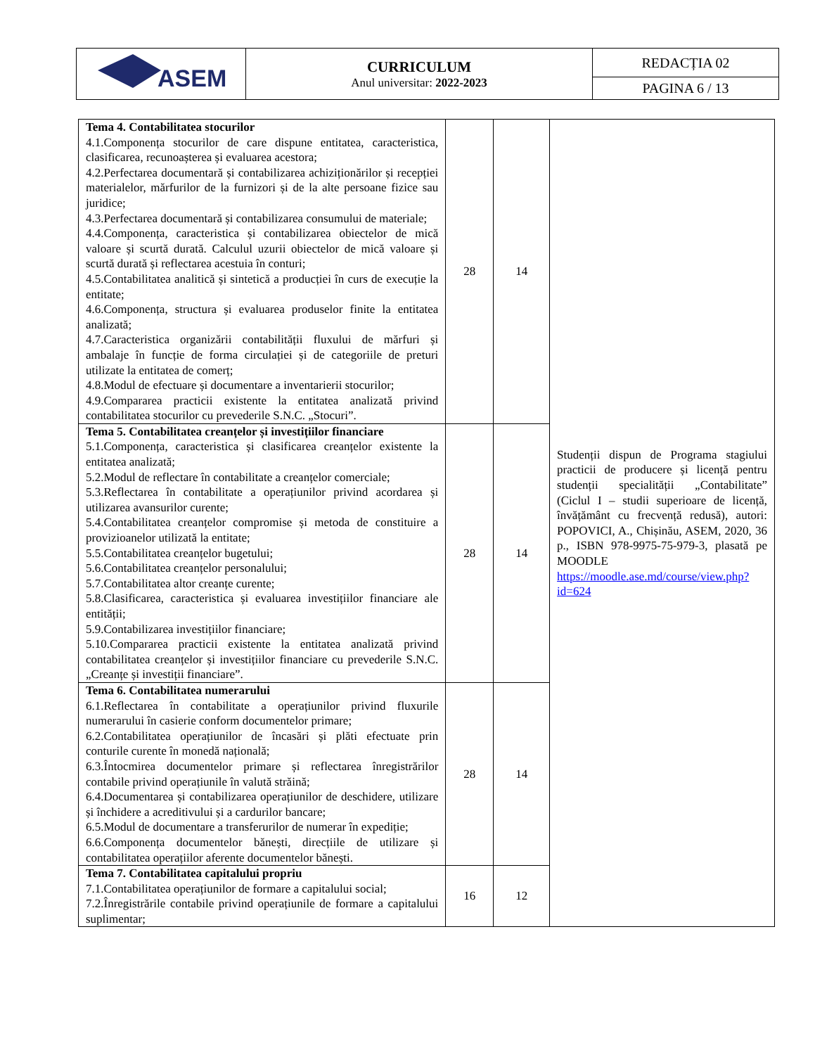| ASEM | CURRICULUM Anul universitar: 2022-2023 | REDACȚIA 02 |
| | | PAGINA 6 / 13 |
| Tema 4. Contabilitatea stocurilor 4.1.Componența stocurilor de care dispune entitatea, caracteristica, clasificarea, recunoașterea și evaluarea acestora; 4.2.Perfectarea documentară și contabilizarea achiziționărilor și recepției materialelor, mărfurilor de la furnizori și de la alte persoane fizice sau juridice; 4.3.Perfectarea documentară și contabilizarea consumului de materiale; 4.4.Componența, caracteristica și contabilizarea obiectelor de mică valoare și scurtă durată. Calculul uzurii obiectelor de mică valoare și scurtă durată și reflectarea acestuia în conturi; 4.5.Contabilitatea analitică și sintetică a producției în curs de execuție la entitate; 4.6.Componența, structura și evaluarea produselor finite la entitatea analizată; 4.7.Caracteristica organizării contabilității fluxului de mărfuri și ambalaje în funcție de forma circulației și de categoriile de preturi utilizate la entitatea de comerț; 4.8.Modul de efectuare și documentare a inventarierii stocurilor; 4.9.Compararea practicii existente la entitatea analizată privind contabilitatea stocurilor cu prevederile S.N.C. „Stocuri”. | 28 | 14 | Studenții dispun de Programa stagiului practicii de producere și licență pentru studenții specialității „Contabilitate” (Ciclul I – studii superioare de licență, învățământ cu frecvență redusă), autori: POPOVICI, A., Chișinău, ASEM, 2020, 36 p., ISBN 978-9975-75-979-3, plasată pe MOODLE https://moodle.ase.md/course/view.php?id=624 |
| Tema 5. Contabilitatea creanțelor și investițiilor financiare 5.1.Componența, caracteristica și clasificarea creanțelor existente la entitatea analizată; 5.2.Modul de reflectare în contabilitate a creanțelor comerciale; 5.3.Reflectarea în contabilitate a operațiunilor privind acordarea și utilizarea avansurilor curente; 5.4.Contabilitatea creanțelor compromise și metoda de constituire a provizioanelor utilizată la entitate; 5.5.Contabilitatea creanțelor bugetului; 5.6.Contabilitatea creanțelor personalului; 5.7.Contabilitatea altor creanțe curente; 5.8.Clasificarea, caracteristica și evaluarea investițiilor financiare ale entității; 5.9.Contabilizarea investițiilor financiare; 5.10.Compararea practicii existente la entitatea analizată privind contabilitatea creanțelor și investițiilor financiare cu prevederile S.N.C. „Creanțe și investiții financiare”. | 28 | 14 | |
| Tema 6. Contabilitatea numerarului 6.1.Reflectarea în contabilitate a operațiunilor privind fluxurile numerarului în casierie conform documentelor primare; 6.2.Contabilitatea operațiunilor de încasări și plăti efectuate prin conturile curente în monedă națională; 6.3.Întocmirea documentelor primare și reflectarea înregistrărilor contabile privind operațiunile în valută străină; 6.4.Documentarea și contabilizarea operațiunilor de deschidere, utilizare și închidere a acreditivului și a cardurilor bancare; 6.5.Modul de documentare a transferurilor de numerar în expediție; 6.6.Componența documentelor bănești, direcțiile de utilizare și contabilitatea operațiilor aferente documentelor bănești. | 28 | 14 | |
| Tema 7. Contabilitatea capitalului propriu 7.1.Contabilitatea operațiunilor de formare a capitalului social; 7.2.Înregistrările contabile privind operațiunile de formare a capitalului suplimentar; | 16 | 12 | |